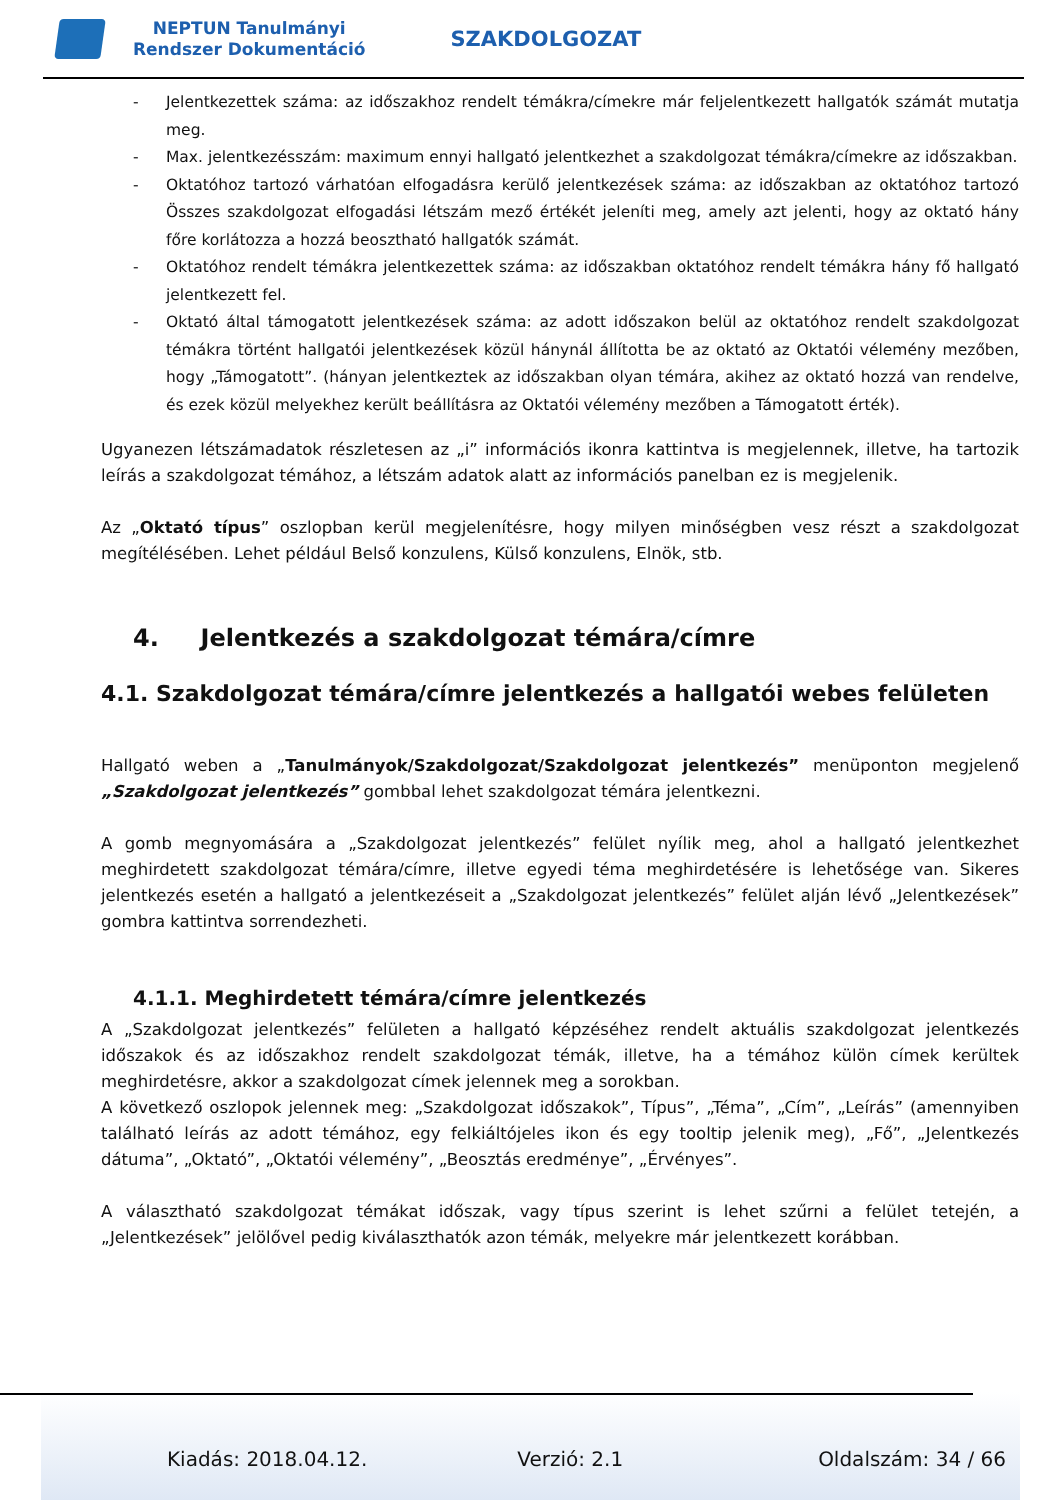NEPTUN Tanulmányi
Rendszer Dokumentáció
SZAKDOLGOZAT
- Jelentkezettek száma: az időszakhoz rendelt témákra/címekre már feljelentkezett hallgatók számát mutatja meg.
- Max. jelentkezésszám: maximum ennyi hallgató jelentkezhet a szakdolgozat témákra/címekre az időszakban.
- Oktatóhoz tartozó várhatóan elfogadásra kerülő jelentkezések száma: az időszakban az oktatóhoz tartozó Összes szakdolgozat elfogadási létszám mező értékét jeleníti meg, amely azt jelenti, hogy az oktató hány főre korlátozza a hozzá beosztható hallgatók számát.
- Oktatóhoz rendelt témákra jelentkezettek száma: az időszakban oktatóhoz rendelt témákra hány fő hallgató jelentkezett fel.
- Oktató által támogatott jelentkezések száma: az adott időszakon belül az oktatóhoz rendelt szakdolgozat témákra történt hallgatói jelentkezések közül hánynál állította be az oktató az Oktatói vélemény mezőben, hogy „Támogatott”. (hányan jelentkeztek az időszakban olyan témára, akihez az oktató hozzá van rendelve, és ezek közül melyekhez került beállításra az Oktatói vélemény mezőben a Támogatott érték).
Ugyanezen létszámadatok részletesen az „i” információs ikonra kattintva is megjelennek, illetve, ha tartozik leírás a szakdolgozat témához, a létszám adatok alatt az információs panelban ez is megjelenik.
Az „Oktató típus” oszlopban kerül megjelenítésre, hogy milyen minőségben vesz részt a szakdolgozat megítélésében. Lehet például Belső konzulens, Külső konzulens, Elnök, stb.
4. Jelentkezés a szakdolgozat témára/címre
4.1. Szakdolgozat témára/címre jelentkezés a hallgatói webes felületen
Hallgató weben a „Tanulmányok/Szakdolgozat/Szakdolgozat jelentkezés” menüponton megjelenő „Szakdolgozat jelentkezés” gombbal lehet szakdolgozat témára jelentkezni.
A gomb megnyomására a „Szakdolgozat jelentkezés” felület nyílik meg, ahol a hallgató jelentkezhet meghirdetett szakdolgozat témára/címre, illetve egyedi téma meghirdetésére is lehetősége van. Sikeres jelentkezés esetén a hallgató a jelentkezéseit a „Szakdolgozat jelentkezés” felület alján lévő „Jelentkezések” gombra kattintva sorrendezheti.
4.1.1. Meghirdetett témára/címre jelentkezés
A „Szakdolgozat jelentkezés” felületen a hallgató képzéséhez rendelt aktuális szakdolgozat jelentkezés időszakok és az időszakhoz rendelt szakdolgozat témák, illetve, ha a témához külön címek kerültek meghirdetésre, akkor a szakdolgozat címek jelennek meg a sorokban.
A következő oszlopok jelennek meg: „Szakdolgozat időszakok”, Típus”, „Téma”, „Cím”, „Leírás” (amennyiben található leírás az adott témához, egy felkiáltójeles ikon és egy tooltip jelenik meg), „Fő”, „Jelentkezés dátuma”, „Oktató”, „Oktatói vélemény”, „Beosztás eredménye”, „Érvényes”.
A választható szakdolgozat témákat időszak, vagy típus szerint is lehet szűrni a felület tetején, a „Jelentkezések” jelölővel pedig kiválaszthatók azon témák, melyekre már jelentkezett korábban.
Kiadás: 2018.04.12. Verzió: 2.1 Oldalszám: 34 / 66